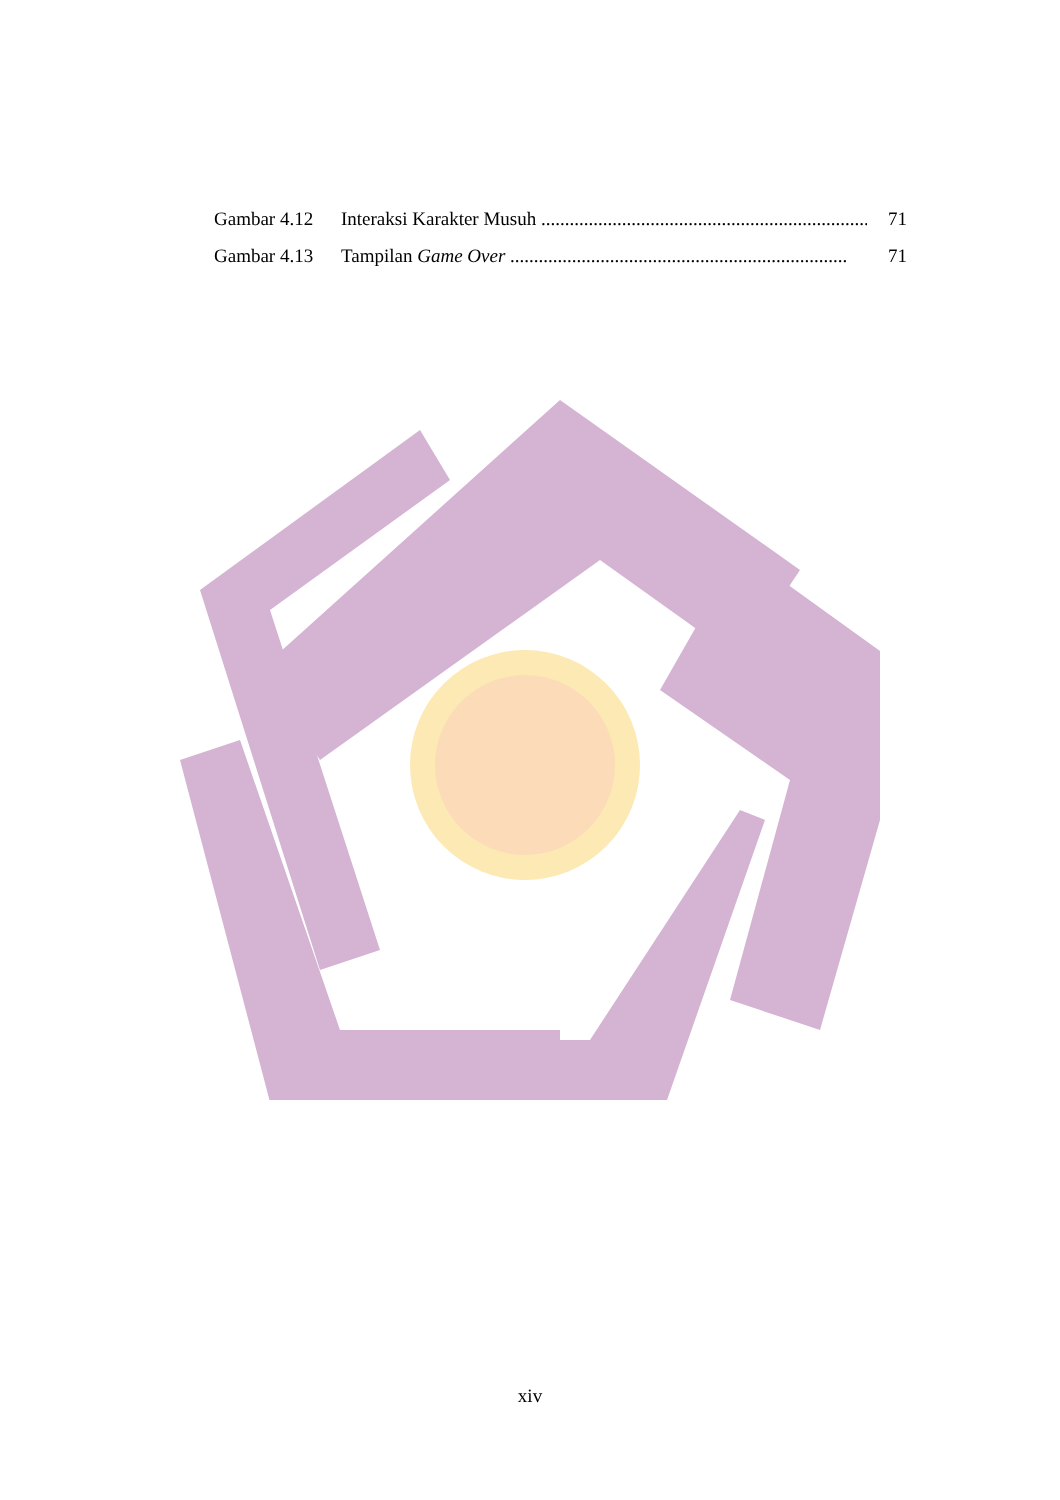Gambar 4.12 Interaksi Karakter Musuh ....................................................................... 71
Gambar 4.13 Tampilan Game Over ....................................................................... 71
xiv